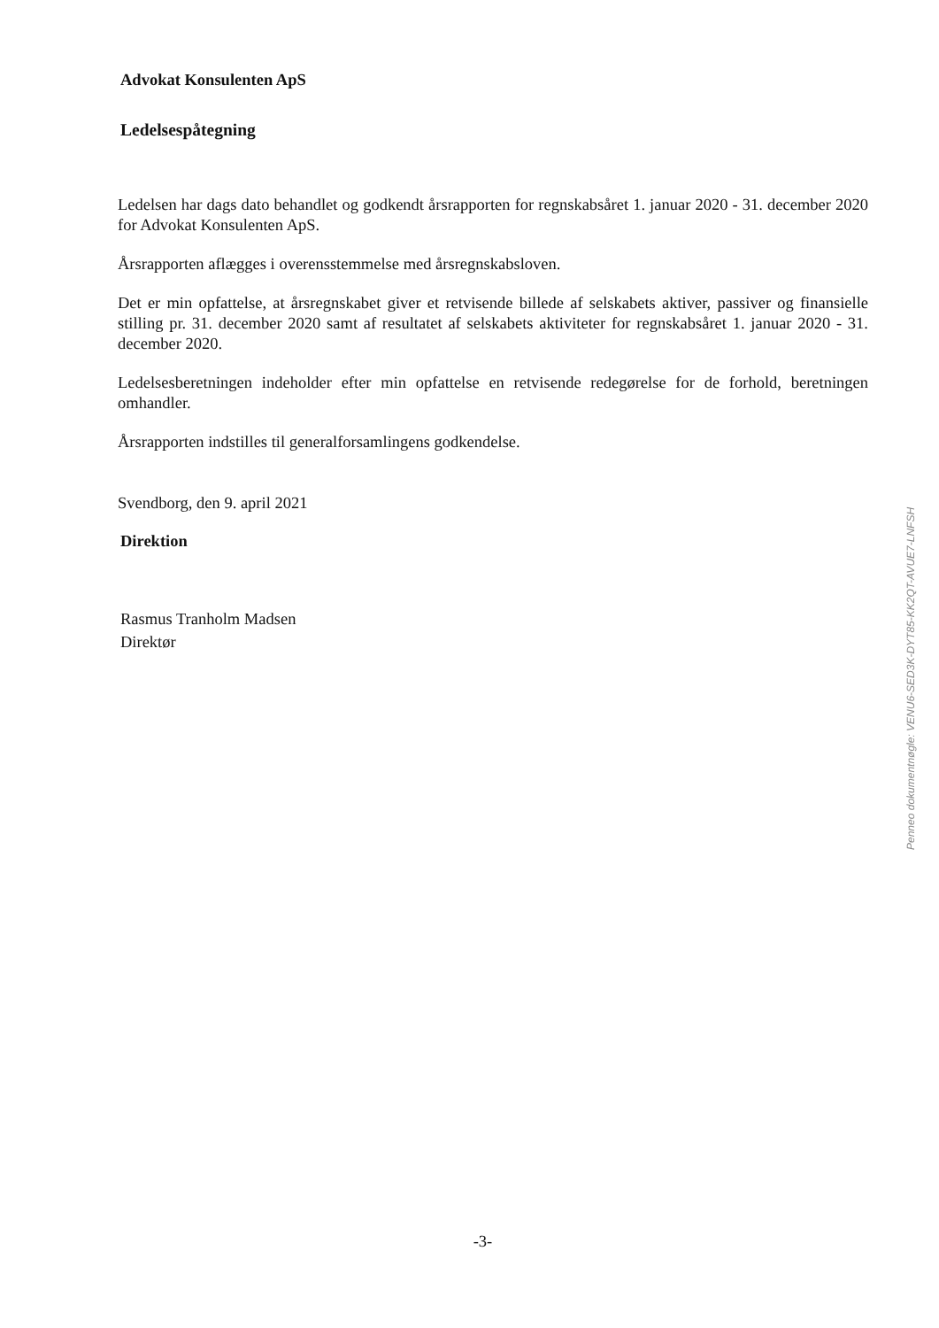Advokat Konsulenten ApS
Ledelsespåtegning
Ledelsen har dags dato behandlet og godkendt årsrapporten for regnskabsåret 1. januar 2020 - 31. december 2020 for Advokat Konsulenten ApS.
Årsrapporten aflægges i overensstemmelse med årsregnskabsloven.
Det er min opfattelse, at årsregnskabet giver et retvisende billede af selskabets aktiver, passiver og finansielle stilling pr. 31. december 2020 samt af resultatet af selskabets aktiviteter for regnskabsåret 1. januar 2020 - 31. december 2020.
Ledelsesberetningen indeholder efter min opfattelse en retvisende redegørelse for de forhold, beretningen omhandler.
Årsrapporten indstilles til generalforsamlingens godkendelse.
Svendborg, den 9. april 2021
Direktion
Rasmus Tranholm Madsen
Direktør
Penneo dokumentnøgle: VENU6-SED3K-DYT85-KK2QT-AVUE7-LNFSH
-3-